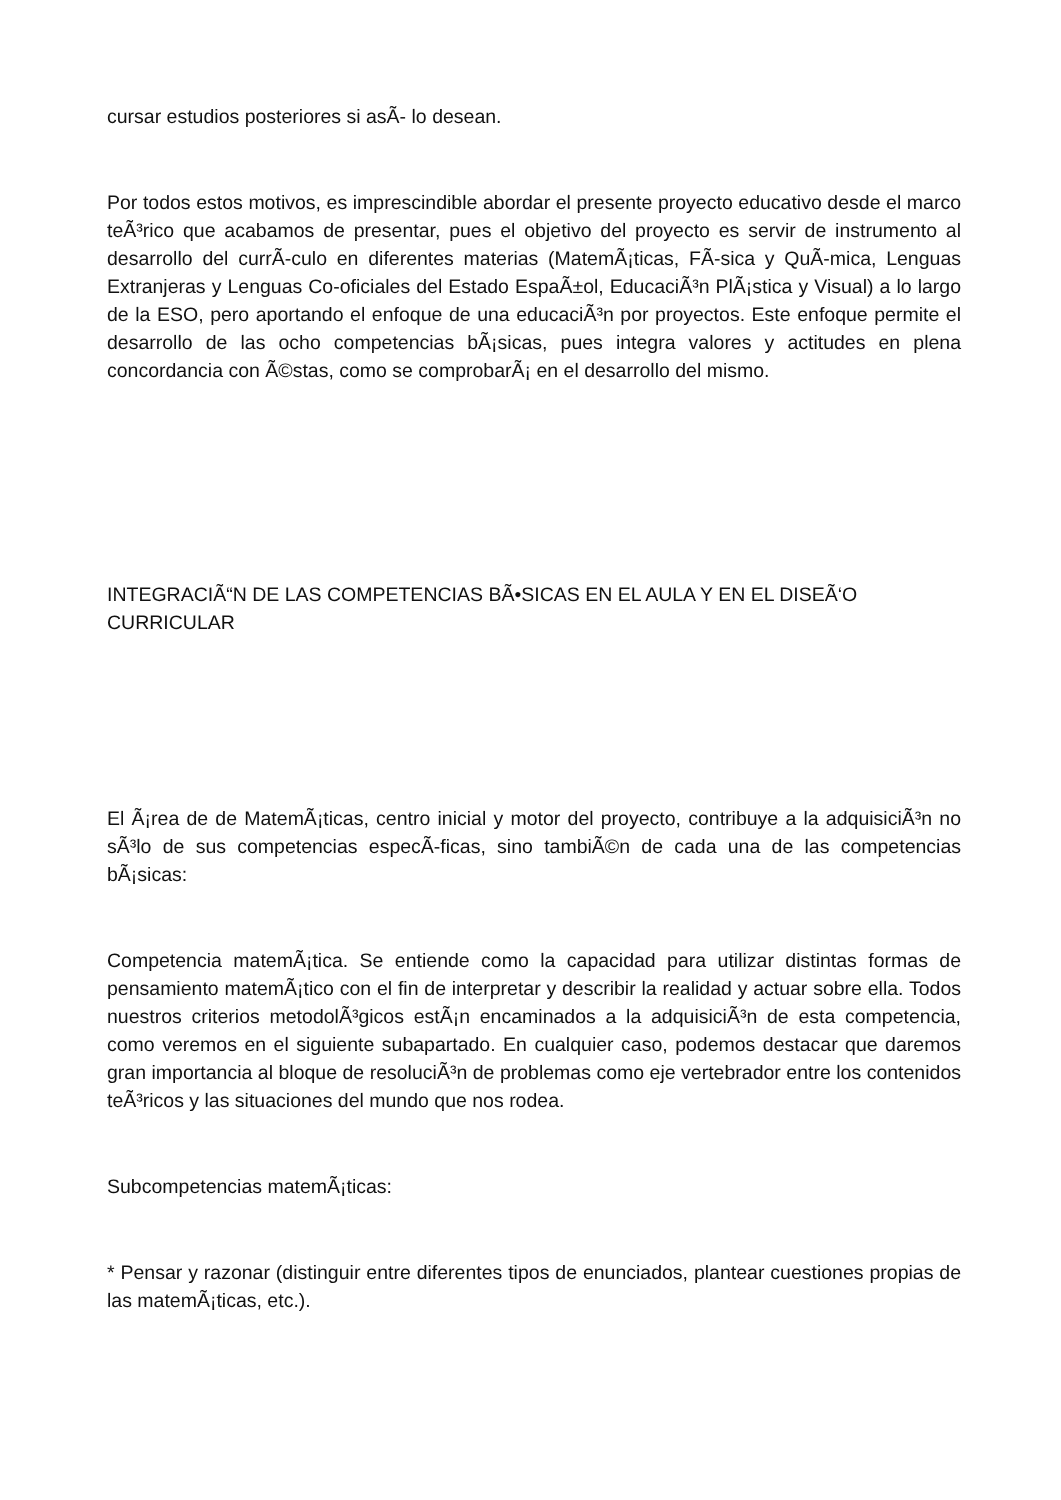cursar estudios posteriores si asÃ- lo desean.
Por todos estos motivos, es imprescindible abordar el presente proyecto educativo desde el marco teÃ³rico que acabamos de presentar, pues el objetivo del proyecto es servir de instrumento al desarrollo del currÃ-culo en diferentes materias (MatemÃ¡ticas, FÃ-sica y QuÃ-mica, Lenguas Extranjeras y Lenguas Co-oficiales del Estado EspaÃ±ol, EducaciÃ³n PlÃ¡stica y Visual) a lo largo de la ESO, pero aportando el enfoque de una educaciÃ³n por proyectos. Este enfoque permite el desarrollo de las ocho competencias bÃ¡sicas, pues integra valores y actitudes en plena concordancia con Ã©stas, como se comprobarÃ¡ en el desarrollo del mismo.
INTEGRACIÃ“N DE LAS COMPETENCIAS BÃ•SICAS EN EL AULA Y EN EL DISEÃ‘O CURRICULAR
El Ã¡rea de de MatemÃ¡ticas, centro inicial y motor del proyecto, contribuye a la adquisiciÃ³n no sÃ³lo de sus competencias especÃ-ficas, sino tambiÃ©n de cada una de las competencias bÃ¡sicas:
Competencia matemÃ¡tica. Se entiende como la capacidad para utilizar distintas formas de pensamiento matemÃ¡tico con el fin de interpretar y describir la realidad y actuar sobre ella. Todos nuestros criterios metodolÃ³gicos estÃ¡n encaminados a la adquisiciÃ³n de esta competencia, como veremos en el siguiente subapartado. En cualquier caso, podemos destacar que daremos gran importancia al bloque de resoluciÃ³n de problemas como eje vertebrador entre los contenidos teÃ³ricos y las situaciones del mundo que nos rodea.
Subcompetencias matemÃ¡ticas:
* Pensar y razonar (distinguir entre diferentes tipos de enunciados, plantear cuestiones propias de las matemÃ¡ticas, etc.).